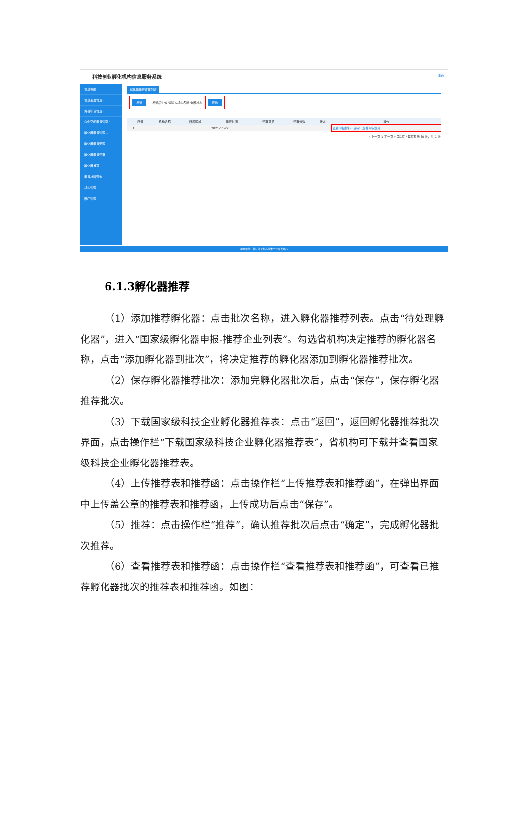科技创业孵化机构信息服务系统 注销
信息导航
信息变更管理 ›
免税申请管理 ›
众创空间申报管理 ›
孵化器申报管理 ⌄
孵化器申报受理
孵化器申报评审
孵化器推荐
申报材料查询
机构管理
部门管理
孵化器申报评审列表
发送 发送后生效 请输入机构名称 全部状态 查询
| | 序号 | 机构名称 | 所属区域 | 申报时间 | 评审意见 | 评审分数 | 状态 | 操作 |
| --- | --- | --- | --- | --- | --- | --- | --- | --- |
| | 1 | | | 2021-11-22 | | | | 查看申报材料 / 评审 / 查看评审意见 |
« 上一页 1 下一页 » 第1页 / 每页显示 30 条，共 1 条
承办单位：科技部火炬高技术产业开发中心
6.1.3孵化器推荐
（1）添加推荐孵化器：点击批次名称，进入孵化器推荐列表。点击“待处理孵化器”，进入“国家级孵化器申报-推荐企业列表”。勾选省机构决定推荐的孵化器名称，点击“添加孵化器到批次”，将决定推荐的孵化器添加到孵化器推荐批次。
（2）保存孵化器推荐批次：添加完孵化器批次后，点击“保存”，保存孵化器推荐批次。
（3）下载国家级科技企业孵化器推荐表：点击“返回”，返回孵化器推荐批次界面，点击操作栏“下载国家级科技企业孵化器推荐表”，省机构可下载并查看国家级科技企业孵化器推荐表。
（4）上传推荐表和推荐函：点击操作栏“上传推荐表和推荐函”，在弹出界面中上传盖公章的推荐表和推荐函，上传成功后点击“保存”。
（5）推荐：点击操作栏“推荐”，确认推荐批次后点击“确定”，完成孵化器批次推荐。
（6）查看推荐表和推荐函：点击操作栏“查看推荐表和推荐函”，可查看已推荐孵化器批次的推荐表和推荐函。如图：